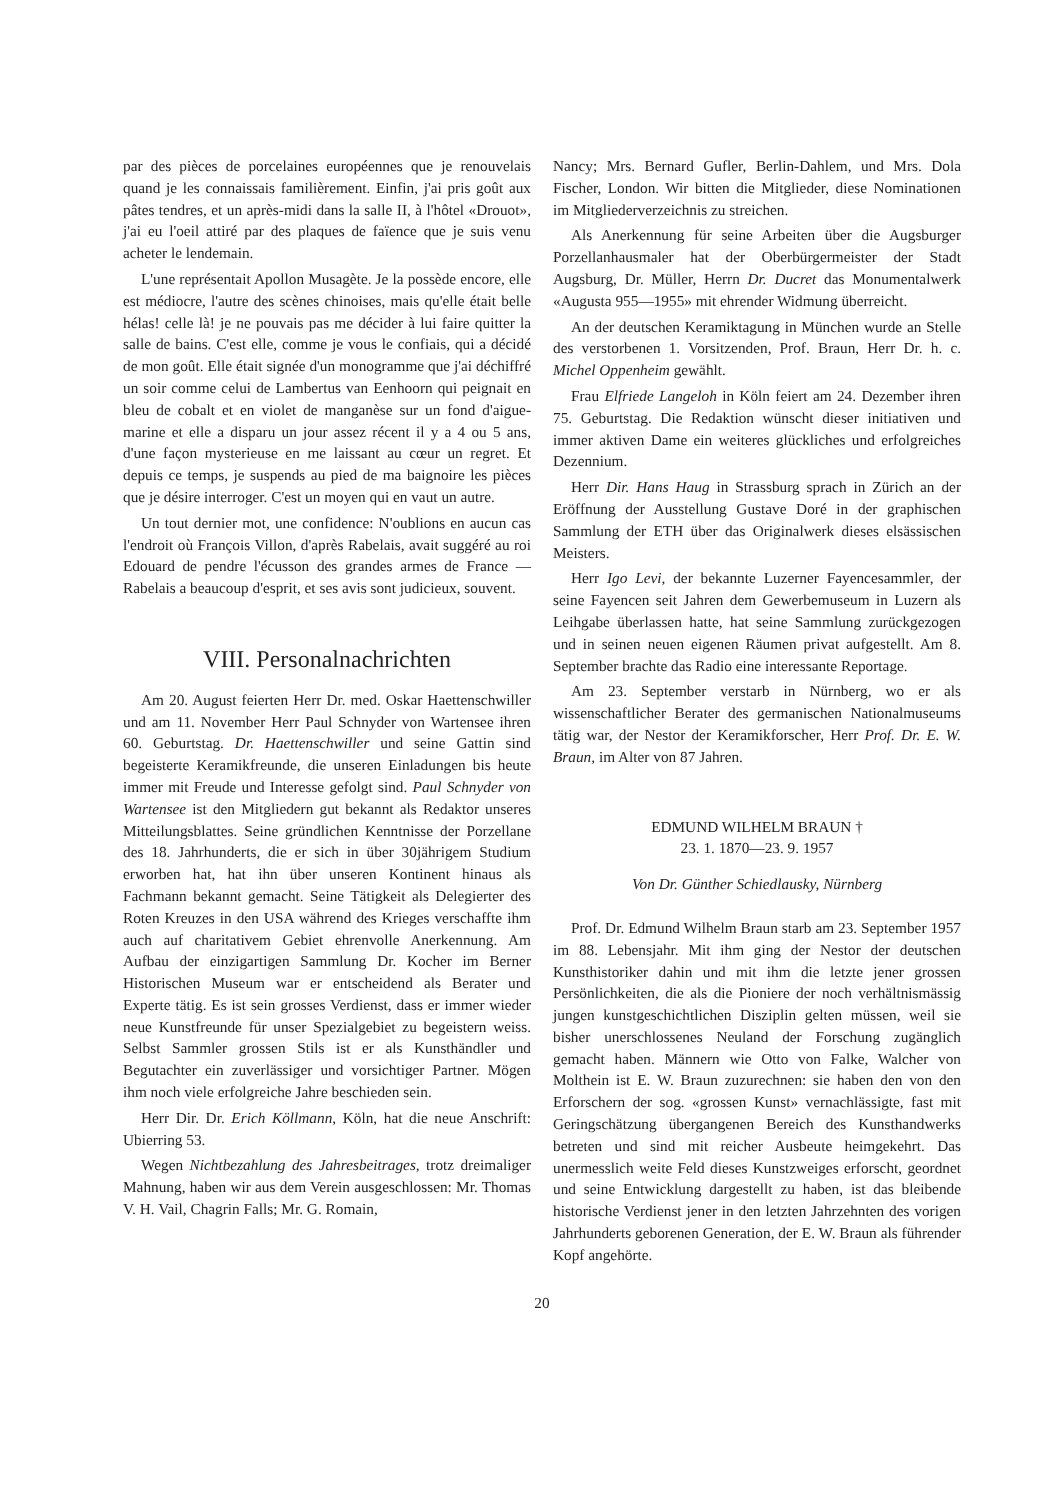par des pièces de porcelaines européennes que je renouvelais quand je les connaissais familièrement. Einfin, j'ai pris goût aux pâtes tendres, et un après-midi dans la salle II, à l'hôtel «Drouot», j'ai eu l'oeil attiré par des plaques de faïence que je suis venu acheter le lendemain.
L'une représentait Apollon Musagète. Je la possède encore, elle est médiocre, l'autre des scènes chinoises, mais qu'elle était belle hélas! celle là! je ne pouvais pas me décider à lui faire quitter la salle de bains. C'est elle, comme je vous le confiais, qui a décidé de mon goût. Elle était signée d'un monogramme que j'ai déchiffré un soir comme celui de Lambertus van Eenhoorn qui peignait en bleu de cobalt et en violet de manganèse sur un fond d'aigue-marine et elle a disparu un jour assez récent il y a 4 ou 5 ans, d'une façon mysterieuse en me laissant au cœur un regret. Et depuis ce temps, je suspends au pied de ma baignoire les pièces que je désire interroger. C'est un moyen qui en vaut un autre.
Un tout dernier mot, une confidence: N'oublions en aucun cas l'endroit où François Villon, d'après Rabelais, avait suggéré au roi Edouard de pendre l'écusson des grandes armes de France — Rabelais a beaucoup d'esprit, et ses avis sont judicieux, souvent.
VIII. Personalnachrichten
Am 20. August feierten Herr Dr. med. Oskar Haettenschwiller und am 11. November Herr Paul Schnyder von Wartensee ihren 60. Geburtstag. Dr. Haettenschwiller und seine Gattin sind begeisterte Keramikfreunde, die unseren Einladungen bis heute immer mit Freude und Interesse gefolgt sind. Paul Schnyder von Wartensee ist den Mitgliedern gut bekannt als Redaktor unseres Mitteilungsblattes. Seine gründlichen Kenntnisse der Porzellane des 18. Jahrhunderts, die er sich in über 30jährigem Studium erworben hat, hat ihn über unseren Kontinent hinaus als Fachmann bekannt gemacht. Seine Tätigkeit als Delegierter des Roten Kreuzes in den USA während des Krieges verschaffte ihm auch auf charitativem Gebiet ehrenvolle Anerkennung. Am Aufbau der einzigartigen Sammlung Dr. Kocher im Berner Historischen Museum war er entscheidend als Berater und Experte tätig. Es ist sein grosses Verdienst, dass er immer wieder neue Kunstfreunde für unser Spezialgebiet zu begeistern weiss. Selbst Sammler grossen Stils ist er als Kunsthändler und Begutachter ein zuverlässiger und vorsichtiger Partner. Mögen ihm noch viele erfolgreiche Jahre beschieden sein.
Herr Dir. Dr. Erich Köllmann, Köln, hat die neue Anschrift: Ubierring 53.
Wegen Nichtbezahlung des Jahresbeitrages, trotz dreimaliger Mahnung, haben wir aus dem Verein ausgeschlossen: Mr. Thomas V. H. Vail, Chagrin Falls; Mr. G. Romain,
Nancy; Mrs. Bernard Gufler, Berlin-Dahlem, und Mrs. Dola Fischer, London. Wir bitten die Mitglieder, diese Nominationen im Mitgliederverzeichnis zu streichen.
Als Anerkennung für seine Arbeiten über die Augsburger Porzellanhausmaler hat der Oberbürgermeister der Stadt Augsburg, Dr. Müller, Herrn Dr. Ducret das Monumentalwerk «Augusta 955—1955» mit ehrender Widmung überreicht.
An der deutschen Keramiktagung in München wurde an Stelle des verstorbenen 1. Vorsitzenden, Prof. Braun, Herr Dr. h. c. Michel Oppenheim gewählt.
Frau Elfriede Langeloh in Köln feiert am 24. Dezember ihren 75. Geburtstag. Die Redaktion wünscht dieser initiativen und immer aktiven Dame ein weiteres glückliches und erfolgreiches Dezennium.
Herr Dir. Hans Haug in Strassburg sprach in Zürich an der Eröffnung der Ausstellung Gustave Doré in der graphischen Sammlung der ETH über das Originalwerk dieses elsässischen Meisters.
Herr Igo Levi, der bekannte Luzerner Fayencesammler, der seine Fayencen seit Jahren dem Gewerbemuseum in Luzern als Leihgabe überlassen hatte, hat seine Sammlung zurückgezogen und in seinen neuen eigenen Räumen privat aufgestellt. Am 8. September brachte das Radio eine interessante Reportage.
Am 23. September verstarb in Nürnberg, wo er als wissenschaftlicher Berater des germanischen Nationalmuseums tätig war, der Nestor der Keramikforscher, Herr Prof. Dr. E. W. Braun, im Alter von 87 Jahren.
EDMUND WILHELM BRAUN †
23. 1. 1870—23. 9. 1957
Von Dr. Günther Schiedlausky, Nürnberg
Prof. Dr. Edmund Wilhelm Braun starb am 23. September 1957 im 88. Lebensjahr. Mit ihm ging der Nestor der deutschen Kunsthistoriker dahin und mit ihm die letzte jener grossen Persönlichkeiten, die als die Pioniere der noch verhältnismässig jungen kunstgeschichtlichen Disziplin gelten müssen, weil sie bisher unerschlossenes Neuland der Forschung zugänglich gemacht haben. Männern wie Otto von Falke, Walcher von Molthein ist E. W. Braun zuzurechnen: sie haben den von den Erforschern der sog. «grossen Kunst» vernachlässigte, fast mit Geringschätzung übergangenen Bereich des Kunsthandwerks betreten und sind mit reicher Ausbeute heimgekehrt. Das unermesslich weite Feld dieses Kunstzweiges erforscht, geordnet und seine Entwicklung dargestellt zu haben, ist das bleibende historische Verdienst jener in den letzten Jahrzehnten des vorigen Jahrhunderts geborenen Generation, der E. W. Braun als führender Kopf angehörte.
20